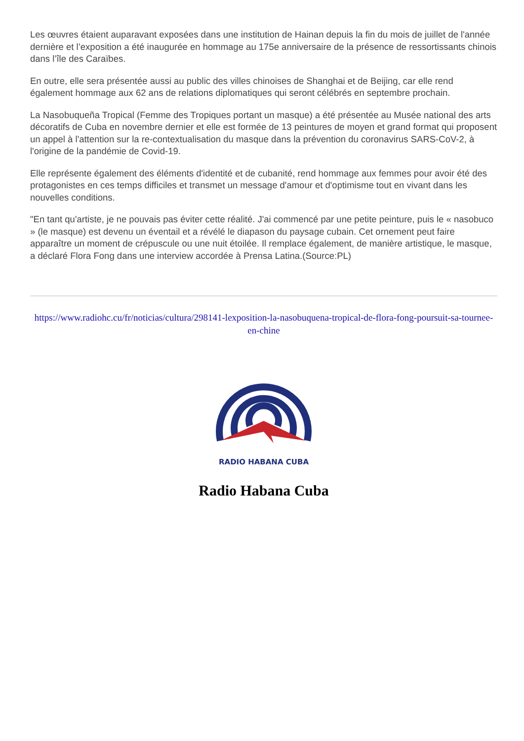Les œuvres étaient auparavant exposées dans une institution de Hainan depuis la fin du mois de juillet de l'année dernière et l’exposition a été inaugurée en hommage au 175e anniversaire de la présence de ressortissants chinois dans l’île des Caraïbes.
En outre, elle sera présentée aussi au public des villes chinoises de Shanghai et de Beijing, car elle rend également hommage aux 62 ans de relations diplomatiques qui seront célébrés en septembre prochain.
La Nasobuqueña Tropical (Femme des Tropiques portant un masque) a été présentée au Musée national des arts décoratifs de Cuba en novembre dernier et elle est formée de 13 peintures de moyen et grand format qui proposent un appel à l'attention sur la re-contextualisation du masque dans la prévention du coronavirus SARS-CoV-2, à l'origine de la pandémie de Covid-19.
Elle représente également des éléments d'identité et de cubanité, rend hommage aux femmes pour avoir été des protagonistes en ces temps difficiles et transmet un message d'amour et d'optimisme tout en vivant dans les nouvelles conditions.
"En tant qu'artiste, je ne pouvais pas éviter cette réalité. J'ai commencé par une petite peinture, puis le « nasobuco » (le masque) est devenu un éventail et a révélé le diapason du paysage cubain. Cet ornement peut faire apparaître un moment de crépuscule ou une nuit étoilée. Il remplace également, de manière artistique, le masque, a déclaré Flora Fong dans une interview accordée à Prensa Latina.(Source:PL)
https://www.radiohc.cu/fr/noticias/cultura/298141-lexposition-la-nasobuquena-tropical-de-flora-fong-poursuit-sa-tournee-en-chine
RADIO HABANA CUBA
Radio Habana Cuba